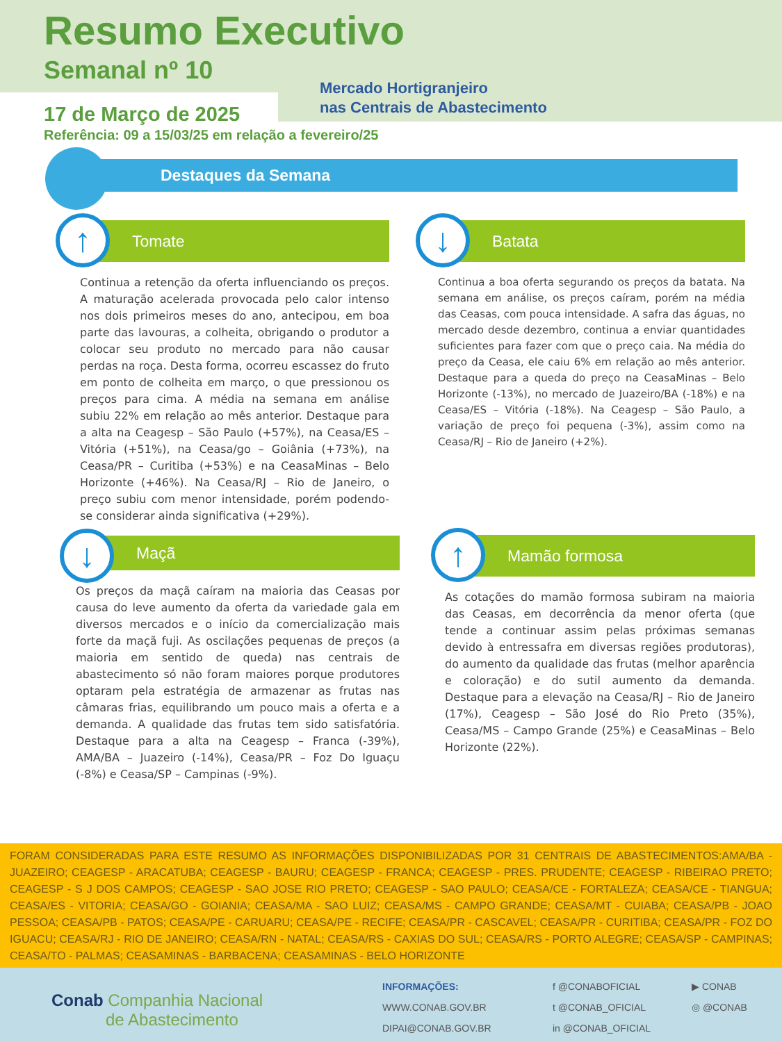Resumo Executivo
Semanal nº 10
Mercado Hortigranjeiro
nas Centrais de Abastecimento
17 de Março de 2025
Referência: 09 a 15/03/25 em relação a fevereiro/25
Destaques da Semana
↑
Tomate
Continua a retenção da oferta influenciando os preços. A maturação acelerada provocada pelo calor intenso nos dois primeiros meses do ano, antecipou, em boa parte das lavouras, a colheita, obrigando o produtor a colocar seu produto no mercado para não causar perdas na roça. Desta forma, ocorreu escassez do fruto em ponto de colheita em março, o que pressionou os preços para cima. A média na semana em análise subiu 22% em relação ao mês anterior. Destaque para a alta na Ceagesp – São Paulo (+57%), na Ceasa/ES – Vitória (+51%), na Ceasa/go – Goiânia (+73%), na Ceasa/PR – Curitiba (+53%) e na CeasaMinas – Belo Horizonte (+46%). Na Ceasa/RJ – Rio de Janeiro, o preço subiu com menor intensidade, porém podendo-se considerar ainda significativa (+29%).
↓
Batata
Continua a boa oferta segurando os preços da batata. Na semana em análise, os preços caíram, porém na média das Ceasas, com pouca intensidade. A safra das águas, no mercado desde dezembro, continua a enviar quantidades suficientes para fazer com que o preço caia. Na média do preço da Ceasa, ele caiu 6% em relação ao mês anterior. Destaque para a queda do preço na CeasaMinas – Belo Horizonte (-13%), no mercado de Juazeiro/BA (-18%) e na Ceasa/ES – Vitória (-18%). Na Ceagesp – São Paulo, a variação de preço foi pequena (-3%), assim como na Ceasa/RJ – Rio de Janeiro (+2%).
↓
Maçã
Os preços da maçã caíram na maioria das Ceasas por causa do leve aumento da oferta da variedade gala em diversos mercados e o início da comercialização mais forte da maçã fuji. As oscilações pequenas de preços (a maioria em sentido de queda) nas centrais de abastecimento só não foram maiores porque produtores optaram pela estratégia de armazenar as frutas nas câmaras frias, equilibrando um pouco mais a oferta e a demanda. A qualidade das frutas tem sido satisfatória. Destaque para a alta na Ceagesp – Franca (-39%), AMA/BA – Juazeiro (-14%), Ceasa/PR – Foz Do Iguaçu (-8%) e Ceasa/SP – Campinas (-9%).
↑
Mamão formosa
As cotações do mamão formosa subiram na maioria das Ceasas, em decorrência da menor oferta (que tende a continuar assim pelas próximas semanas devido à entressafra em diversas regiões produtoras), do aumento da qualidade das frutas (melhor aparência e coloração) e do sutil aumento da demanda. Destaque para a elevação na Ceasa/RJ – Rio de Janeiro (17%), Ceagesp – São José do Rio Preto (35%), Ceasa/MS – Campo Grande (25%) e CeasaMinas – Belo Horizonte (22%).
FORAM CONSIDERADAS PARA ESTE RESUMO AS INFORMAÇÕES DISPONIBILIZADAS POR 31 CENTRAIS DE ABASTECIMENTOS:AMA/BA - JUAZEIRO; CEAGESP - ARACATUBA; CEAGESP - BAURU; CEAGESP - FRANCA; CEAGESP - PRES. PRUDENTE; CEAGESP - RIBEIRAO PRETO; CEAGESP - S J DOS CAMPOS; CEAGESP - SAO JOSE RIO PRETO; CEAGESP - SAO PAULO; CEASA/CE - FORTALEZA; CEASA/CE - TIANGUA; CEASA/ES - VITORIA; CEASA/GO - GOIANIA; CEASA/MA - SAO LUIZ; CEASA/MS - CAMPO GRANDE; CEASA/MT - CUIABA; CEASA/PB - JOAO PESSOA; CEASA/PB - PATOS; CEASA/PE - CARUARU; CEASA/PE - RECIFE; CEASA/PR - CASCAVEL; CEASA/PR - CURITIBA; CEASA/PR - FOZ DO IGUACU; CEASA/RJ - RIO DE JANEIRO; CEASA/RN - NATAL; CEASA/RS - CAXIAS DO SUL; CEASA/RS - PORTO ALEGRE; CEASA/SP - CAMPINAS; CEASA/TO - PALMAS; CEASAMINAS - BARBACENA; CEASAMINAS - BELO HORIZONTE
Conab Companhia Nacional
de Abastecimento
INFORMAÇÕES:
WWW.CONAB.GOV.BR
DIPAI@CONAB.GOV.BR
f @CONABOFICIAL
t @CONAB_OFICIAL
in @CONAB_OFICIAL
▶ CONAB
◎ @CONAB